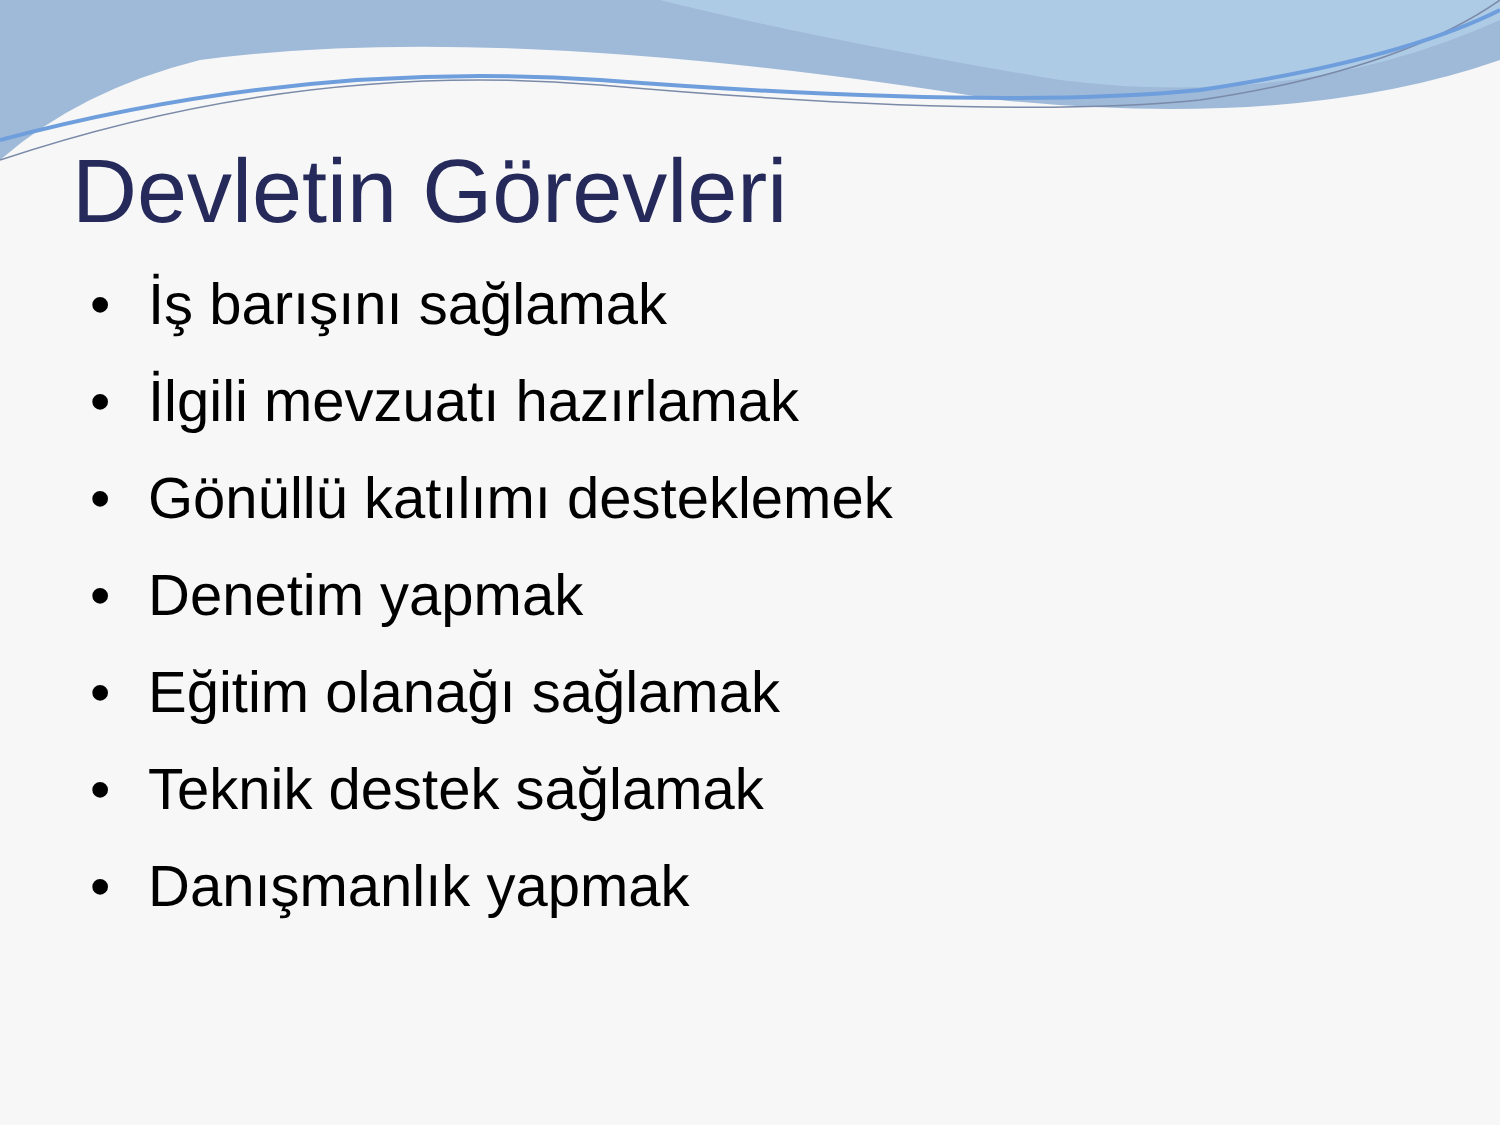Devletin Görevleri
• İş barışını sağlamak
• İlgili mevzuatı hazırlamak
• Gönüllü katılımı desteklemek
• Denetim yapmak
• Eğitim olanağı sağlamak
• Teknik destek sağlamak
• Danışmanlık yapmak